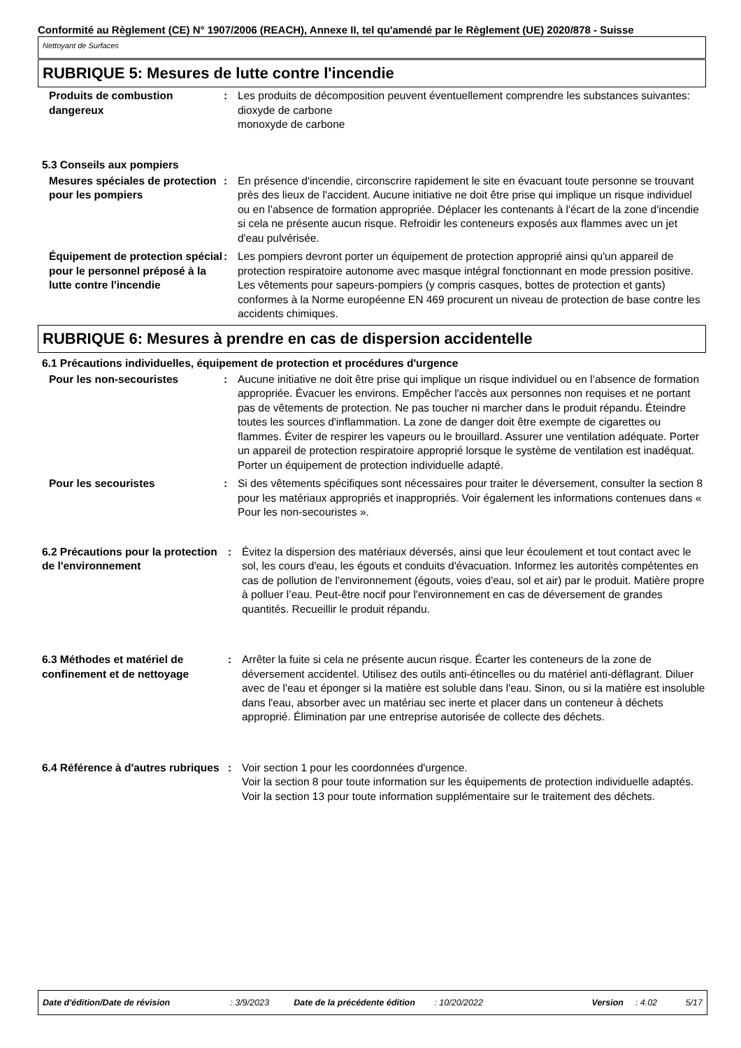Conformité au Règlement (CE) N° 1907/2006 (REACH), Annexe II, tel qu'amendé par le Règlement (UE) 2020/878 - Suisse
Nettoyant de Surfaces
RUBRIQUE 5: Mesures de lutte contre l'incendie
| Produits de combustion dangereux | : | Les produits de décomposition peuvent éventuellement comprendre les substances suivantes: dioxyde de carbone monoxyde de carbone |
5.3 Conseils aux pompiers
| Mesures spéciales de protection pour les pompiers | : | En présence d'incendie, circonscrire rapidement le site en évacuant toute personne se trouvant près des lieux de l'accident. Aucune initiative ne doit être prise qui implique un risque individuel ou en l’absence de formation appropriée. Déplacer les contenants à l'écart de la zone d'incendie si cela ne présente aucun risque. Refroidir les conteneurs exposés aux flammes avec un jet d'eau pulvérisée. |
| Équipement de protection spécial pour le personnel préposé à la lutte contre l'incendie | : | Les pompiers devront porter un équipement de protection approprié ainsi qu'un appareil de protection respiratoire autonome avec masque intégral fonctionnant en mode pression positive. Les vêtements pour sapeurs-pompiers (y compris casques, bottes de protection et gants) conformes à la Norme européenne EN 469 procurent un niveau de protection de base contre les accidents chimiques. |
RUBRIQUE 6: Mesures à prendre en cas de dispersion accidentelle
6.1 Précautions individuelles, équipement de protection et procédures d'urgence
| Pour les non-secouristes | : | Aucune initiative ne doit être prise qui implique un risque individuel ou en l’absence de formation appropriée. Évacuer les environs. Empêcher l'accès aux personnes non requises et ne portant pas de vêtements de protection. Ne pas toucher ni marcher dans le produit répandu. Éteindre toutes les sources d'inflammation. La zone de danger doit être exempte de cigarettes ou flammes. Éviter de respirer les vapeurs ou le brouillard. Assurer une ventilation adéquate. Porter un appareil de protection respiratoire approprié lorsque le système de ventilation est inadéquat. Porter un équipement de protection individuelle adapté. |
| Pour les secouristes | : | Si des vêtements spécifiques sont nécessaires pour traiter le déversement, consulter la section 8 pour les matériaux appropriés et inappropriés. Voir également les informations contenues dans « Pour les non-secouristes ». |
| 6.2 Précautions pour la protection de l'environnement | : | Évitez la dispersion des matériaux déversés, ainsi que leur écoulement et tout contact avec le sol, les cours d'eau, les égouts et conduits d'évacuation. Informez les autorités compétentes en cas de pollution de l'environnement (égouts, voies d'eau, sol et air) par le produit. Matière propre à polluer l’eau. Peut-être nocif pour l'environnement en cas de déversement de grandes quantités. Recueillir le produit répandu. |
| 6.3 Méthodes et matériel de confinement et de nettoyage | : | Arrêter la fuite si cela ne présente aucun risque. Écarter les conteneurs de la zone de déversement accidentel. Utilisez des outils anti-étincelles ou du matériel anti-déflagrant. Diluer avec de l'eau et éponger si la matière est soluble dans l'eau. Sinon, ou si la matière est insoluble dans l'eau, absorber avec un matériau sec inerte et placer dans un conteneur à déchets approprié. Élimination par une entreprise autorisée de collecte des déchets. |
| 6.4 Référence à d'autres rubriques | : | Voir section 1 pour les coordonnées d'urgence. Voir la section 8 pour toute information sur les équipements de protection individuelle adaptés. Voir la section 13 pour toute information supplémentaire sur le traitement des déchets. |
Date d'édition/Date de révision: 3/9/2023 Date de la précédente édition: 10/20/2022 Version: 4.02 5/17